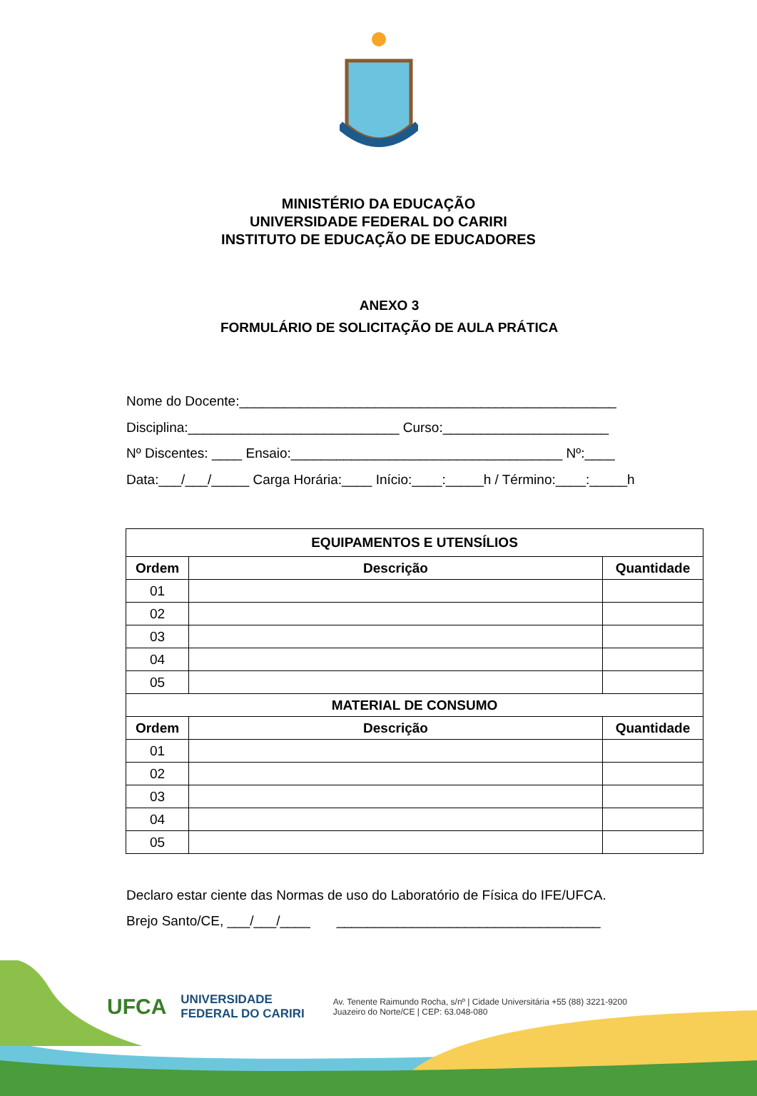MINISTÉRIO DA EDUCAÇÃO
UNIVERSIDADE FEDERAL DO CARIRI
INSTITUTO DE EDUCAÇÃO DE EDUCADORES
ANEXO 3
FORMULÁRIO DE SOLICITAÇÃO DE AULA PRÁTICA
Nome do Docente:__________________________________________________
Disciplina:____________________________ Curso:______________________
Nº Discentes: ____ Ensaio:____________________________________ Nº:____
Data:___/___/_____ Carga Horária:____ Início:____:_____h / Término:____:_____h
| EQUIPAMENTOS E UTENSÍLIOS | | |
| --- | --- | --- |
| Ordem | Descrição | Quantidade |
| 01 | | |
| 02 | | |
| 03 | | |
| 04 | | |
| 05 | | |
| MATERIAL DE CONSUMO | | |
| Ordem | Descrição | Quantidade |
| 01 | | |
| 02 | | |
| 03 | | |
| 04 | | |
| 05 | | |
Declaro estar ciente das Normas de uso do Laboratório de Física do IFE/UFCA.
Brejo Santo/CE, ___/___/____ ___________________________________
UFCA
UNIVERSIDADE
FEDERAL DO CARIRI
Av. Tenente Raimundo Rocha, s/nº | Cidade Universitária +55 (88) 3221-9200
Juazeiro do Norte/CE | CEP: 63.048-080